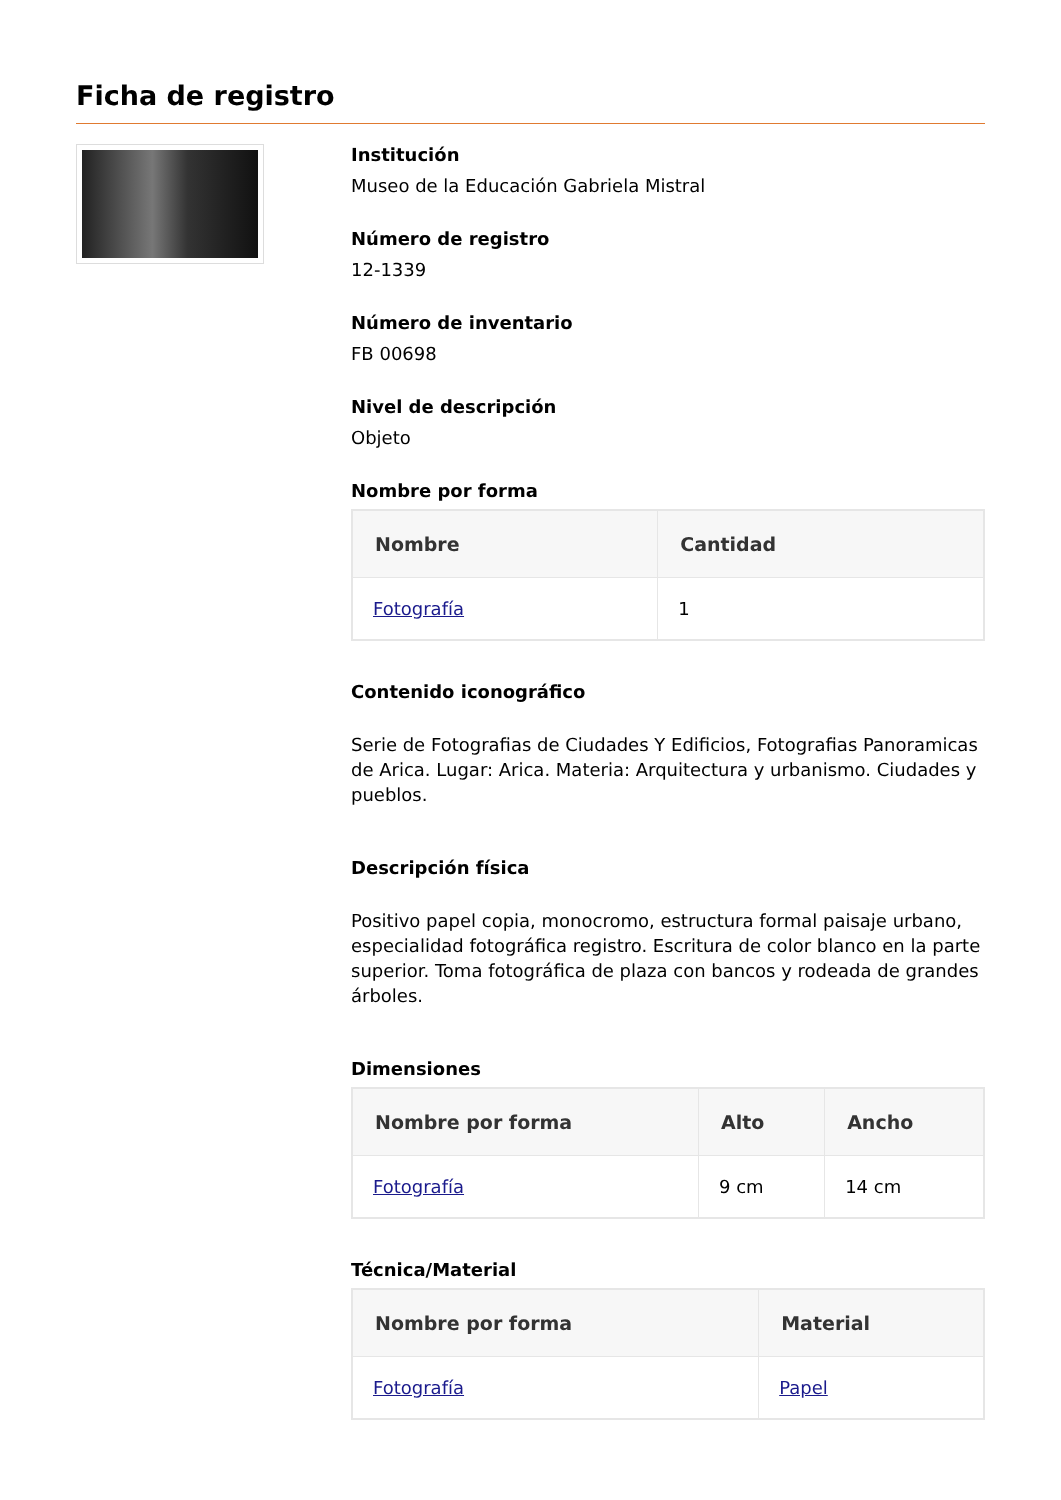Ficha de registro
Institución
Museo de la Educación Gabriela Mistral
Número de registro
12-1339
Número de inventario
FB 00698
Nivel de descripción
Objeto
Nombre por forma
| Nombre | Cantidad |
| --- | --- |
| Fotografía | 1 |
Contenido iconográfico
Serie de Fotografias de Ciudades Y Edificios, Fotografias Panoramicas de Arica. Lugar: Arica. Materia: Arquitectura y urbanismo. Ciudades y pueblos.
Descripción física
Positivo papel copia, monocromo, estructura formal paisaje urbano, especialidad fotográfica registro. Escritura de color blanco en la parte superior. Toma fotográfica de plaza con bancos y rodeada de grandes árboles.
Dimensiones
| Nombre por forma | Alto | Ancho |
| --- | --- | --- |
| Fotografía | 9 cm | 14 cm |
Técnica/Material
| Nombre por forma | Material |
| --- | --- |
| Fotografía | Papel |